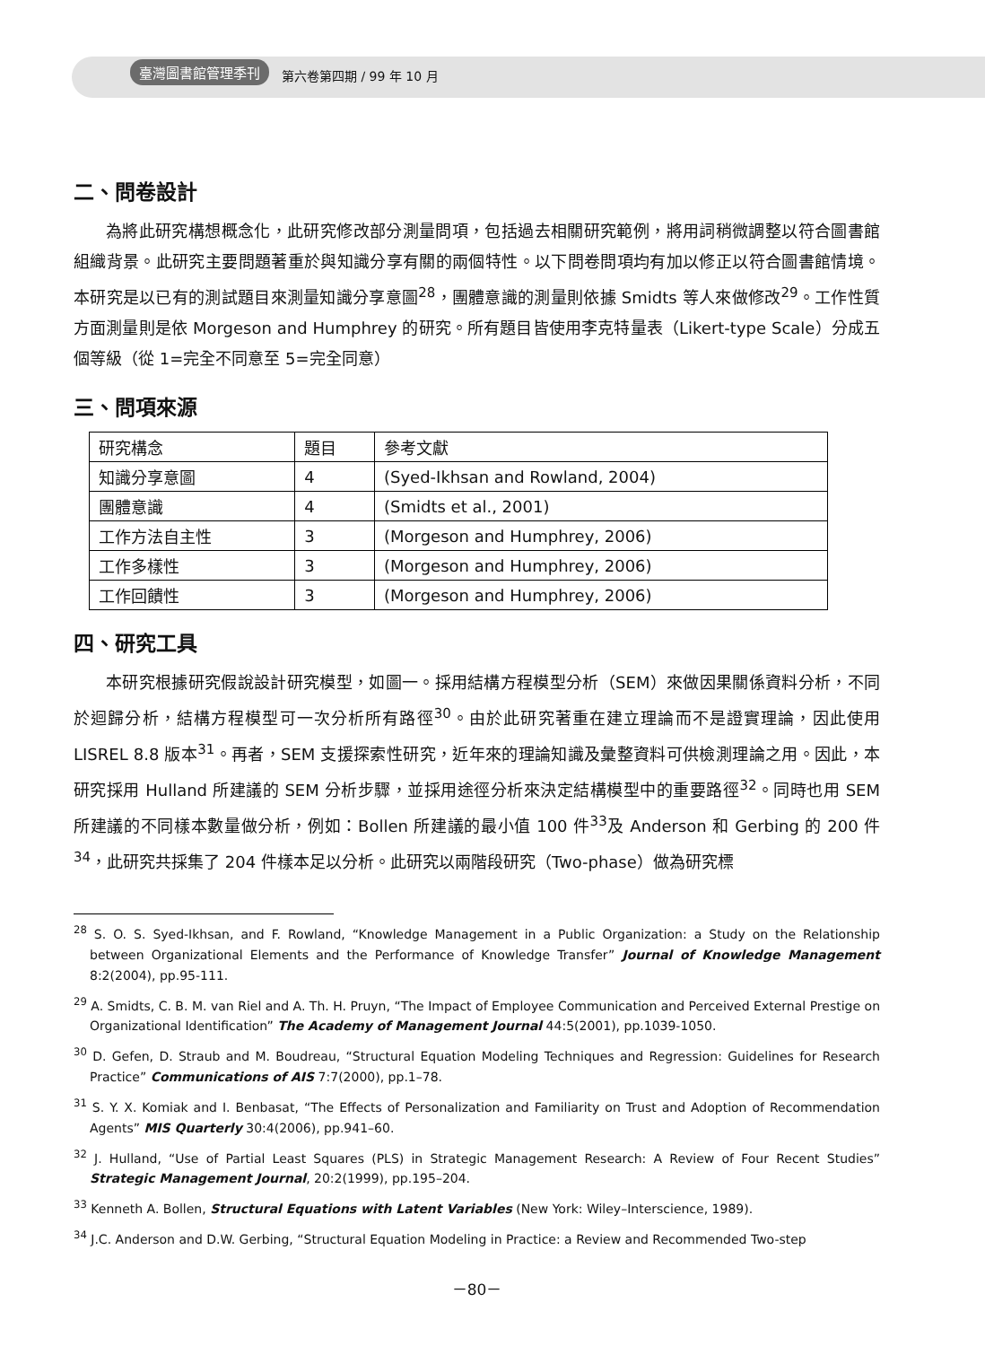臺灣圖書館管理季刊 第六卷第四期 / 99 年 10 月
二、問卷設計
為將此研究構想概念化，此研究修改部分測量問項，包括過去相關研究範例，將用詞稍微調整以符合圖書館組織背景。此研究主要問題著重於與知識分享有關的兩個特性。以下問卷問項均有加以修正以符合圖書館情境。本研究是以已有的測試題目來測量知識分享意圖<sup>28</sup>，團體意識的測量則依據 Smidts 等人來做修改<sup>29</sup>。工作性質方面測量則是依 Morgeson and Humphrey 的研究。所有題目皆使用李克特量表（Likert-type Scale）分成五個等級（從 1=完全不同意至 5=完全同意）
三、問項來源
| 研究構念 | 題目 | 參考文獻 |
| 知識分享意圖 | 4 | (Syed-Ikhsan and Rowland, 2004) |
| 團體意識 | 4 | (Smidts et al., 2001) |
| 工作方法自主性 | 3 | (Morgeson and Humphrey, 2006) |
| 工作多樣性 | 3 | (Morgeson and Humphrey, 2006) |
| 工作回饋性 | 3 | (Morgeson and Humphrey, 2006) |
四、研究工具
本研究根據研究假說設計研究模型，如圖一。採用結構方程模型分析（SEM）來做因果關係資料分析，不同於迴歸分析，結構方程模型可一次分析所有路徑<sup>30</sup>。由於此研究著重在建立理論而不是證實理論，因此使用 LISREL 8.8 版本<sup>31</sup>。再者，SEM 支援探索性研究，近年來的理論知識及彙整資料可供檢測理論之用。因此，本研究採用 Hulland 所建議的 SEM 分析步驟，並採用途徑分析來決定結構模型中的重要路徑<sup>32</sup>。同時也用 SEM 所建議的不同樣本數量做分析，例如：Bollen 所建議的最小值 100 件<sup>33</sup>及 Anderson 和 Gerbing 的 200 件<sup>34</sup>，此研究共採集了 204 件樣本足以分析。此研究以兩階段研究（Two-phase）做為研究標
<sup>28</sup> S. O. S. Syed-Ikhsan, and F. Rowland, “Knowledge Management in a Public Organization: a Study on the Relationship between Organizational Elements and the Performance of Knowledge Transfer” Journal of Knowledge Management 8:2(2004), pp.95-111.
<sup>29</sup> A. Smidts, C. B. M. van Riel and A. Th. H. Pruyn, “The Impact of Employee Communication and Perceived External Prestige on Organizational Identification” The Academy of Management Journal 44:5(2001), pp.1039-1050.
<sup>30</sup> D. Gefen, D. Straub and M. Boudreau, “Structural Equation Modeling Techniques and Regression: Guidelines for Research Practice” Communications of AIS 7:7(2000), pp.1–78.
<sup>31</sup> S. Y. X. Komiak and I. Benbasat, “The Effects of Personalization and Familiarity on Trust and Adoption of Recommendation Agents” MIS Quarterly 30:4(2006), pp.941–60.
<sup>32</sup> J. Hulland, “Use of Partial Least Squares (PLS) in Strategic Management Research: A Review of Four Recent Studies” Strategic Management Journal, 20:2(1999), pp.195–204.
<sup>33</sup> Kenneth A. Bollen, Structural Equations with Latent Variables (New York: Wiley–Interscience, 1989).
<sup>34</sup> J.C. Anderson and D.W. Gerbing, “Structural Equation Modeling in Practice: a Review and Recommended Two-step
－80－